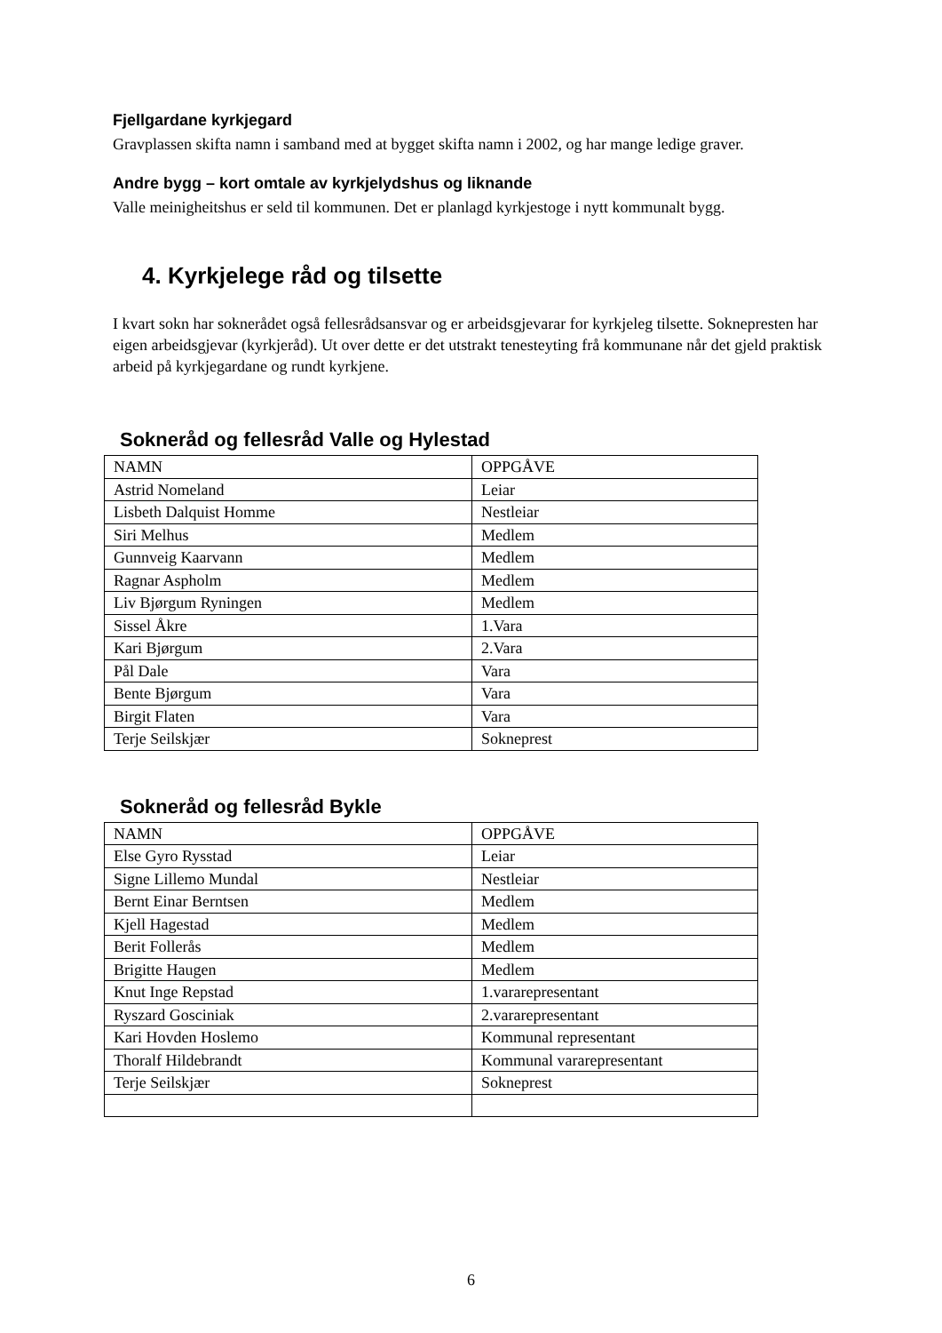Fjellgardane kyrkjegard
Gravplassen skifta namn i samband med at bygget skifta namn i 2002, og har mange ledige graver.
Andre bygg – kort omtale av kyrkjelydshus og liknande
Valle meinigheitshus er seld til kommunen. Det er planlagd kyrkjestoge i nytt kommunalt bygg.
4. Kyrkjelege råd og tilsette
I kvart sokn har soknerådet også fellesrådsansvar og er arbeidsgjevarar for kyrkjeleg tilsette. Soknepresten har eigen arbeidsgjevar (kyrkjeråd). Ut over dette er det utstrakt tenesteyting frå kommunane når det gjeld praktisk arbeid på kyrkjegardane og rundt kyrkjene.
Sokneråd og fellesråd Valle og Hylestad
| NAMN | OPPGÅVE |
| Astrid Nomeland | Leiar |
| Lisbeth Dalquist Homme | Nestleiar |
| Siri Melhus | Medlem |
| Gunnveig Kaarvann | Medlem |
| Ragnar Aspholm | Medlem |
| Liv Bjørgum Ryningen | Medlem |
| Sissel Åkre | 1.Vara |
| Kari Bjørgum | 2.Vara |
| Pål Dale | Vara |
| Bente Bjørgum | Vara |
| Birgit Flaten | Vara |
| Terje Seilskjær | Sokneprest |
Sokneråd og fellesråd Bykle
| NAMN | OPPGÅVE |
| Else Gyro Rysstad | Leiar |
| Signe Lillemo Mundal | Nestleiar |
| Bernt Einar Berntsen | Medlem |
| Kjell Hagestad | Medlem |
| Berit Follerås | Medlem |
| Brigitte Haugen | Medlem |
| Knut Inge Repstad | 1.vararepresentant |
| Ryszard Gosciniak | 2.vararepresentant |
| Kari Hovden Hoslemo | Kommunal representant |
| Thoralf Hildebrandt | Kommunal vararepresentant |
| Terje Seilskjær | Sokneprest |
6